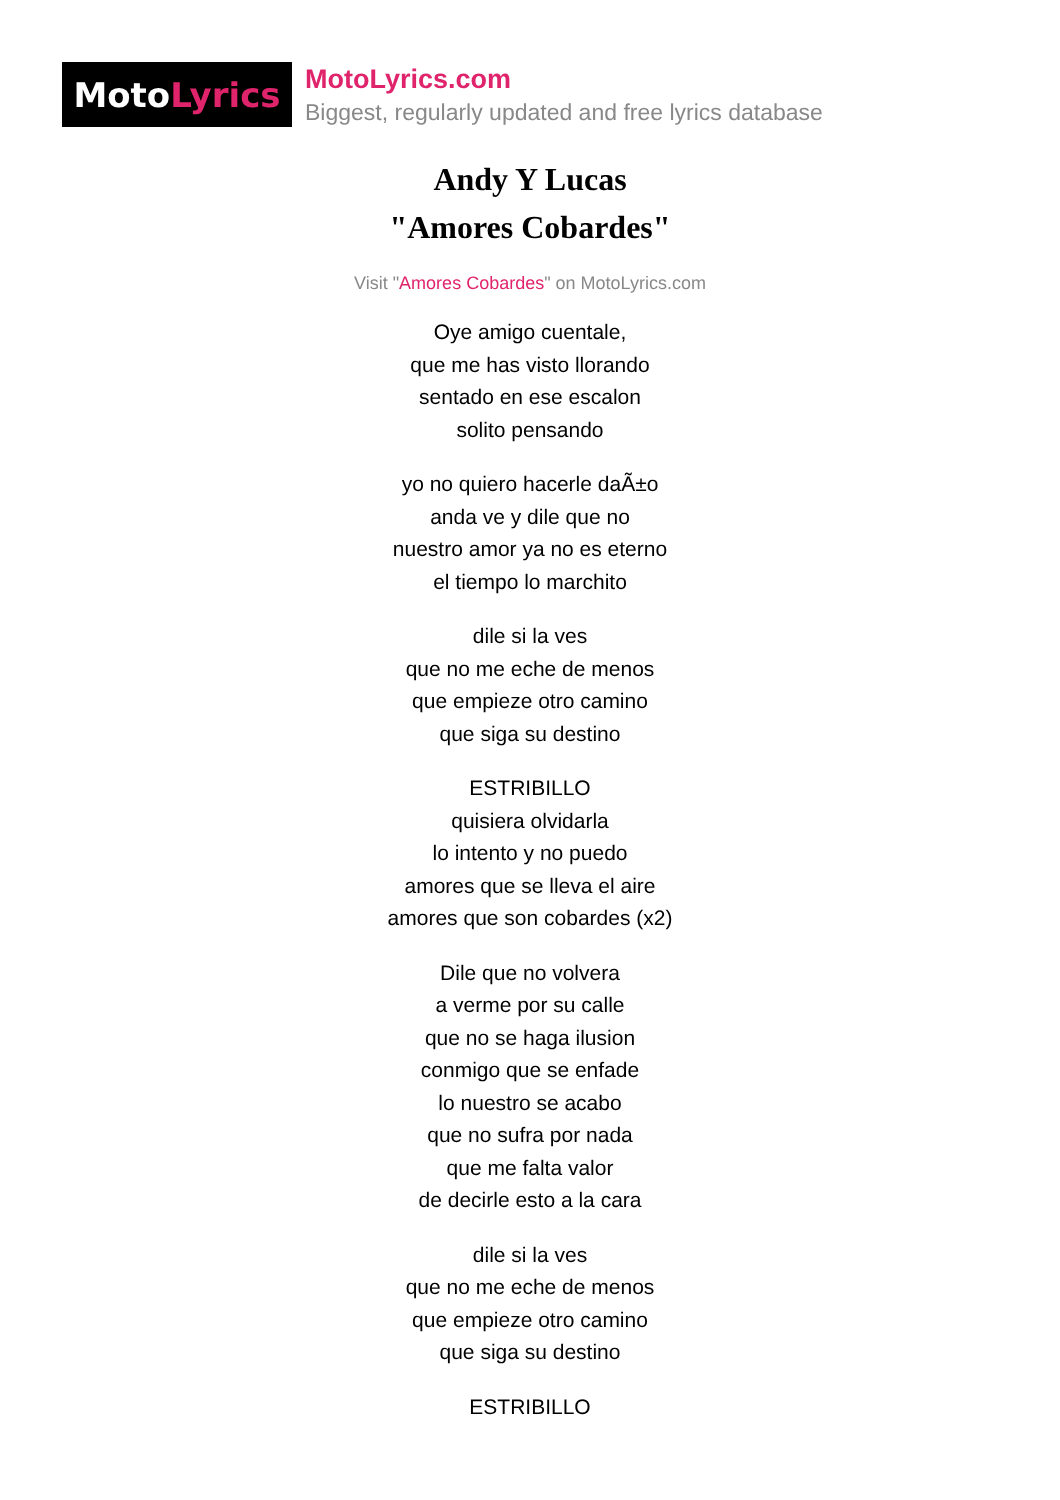Moto Lyrics
MotoLyrics.com
Biggest, regularly updated and free lyrics database
Andy Y Lucas
"Amores Cobardes"
Visit "Amores Cobardes" on MotoLyrics.com
Oye amigo cuentale,
que me has visto llorando
sentado en ese escalon
solito pensando
yo no quiero hacerle daÃ±o
anda ve y dile que no
nuestro amor ya no es eterno
el tiempo lo marchito
dile si la ves
que no me eche de menos
que empieze otro camino
que siga su destino
ESTRIBILLO
quisiera olvidarla
lo intento y no puedo
amores que se lleva el aire
amores que son cobardes (x2)
Dile que no volvera
a verme por su calle
que no se haga ilusion
conmigo que se enfade
lo nuestro se acabo
que no sufra por nada
que me falta valor
de decirle esto a la cara
dile si la ves
que no me eche de menos
que empieze otro camino
que siga su destino
ESTRIBILLO